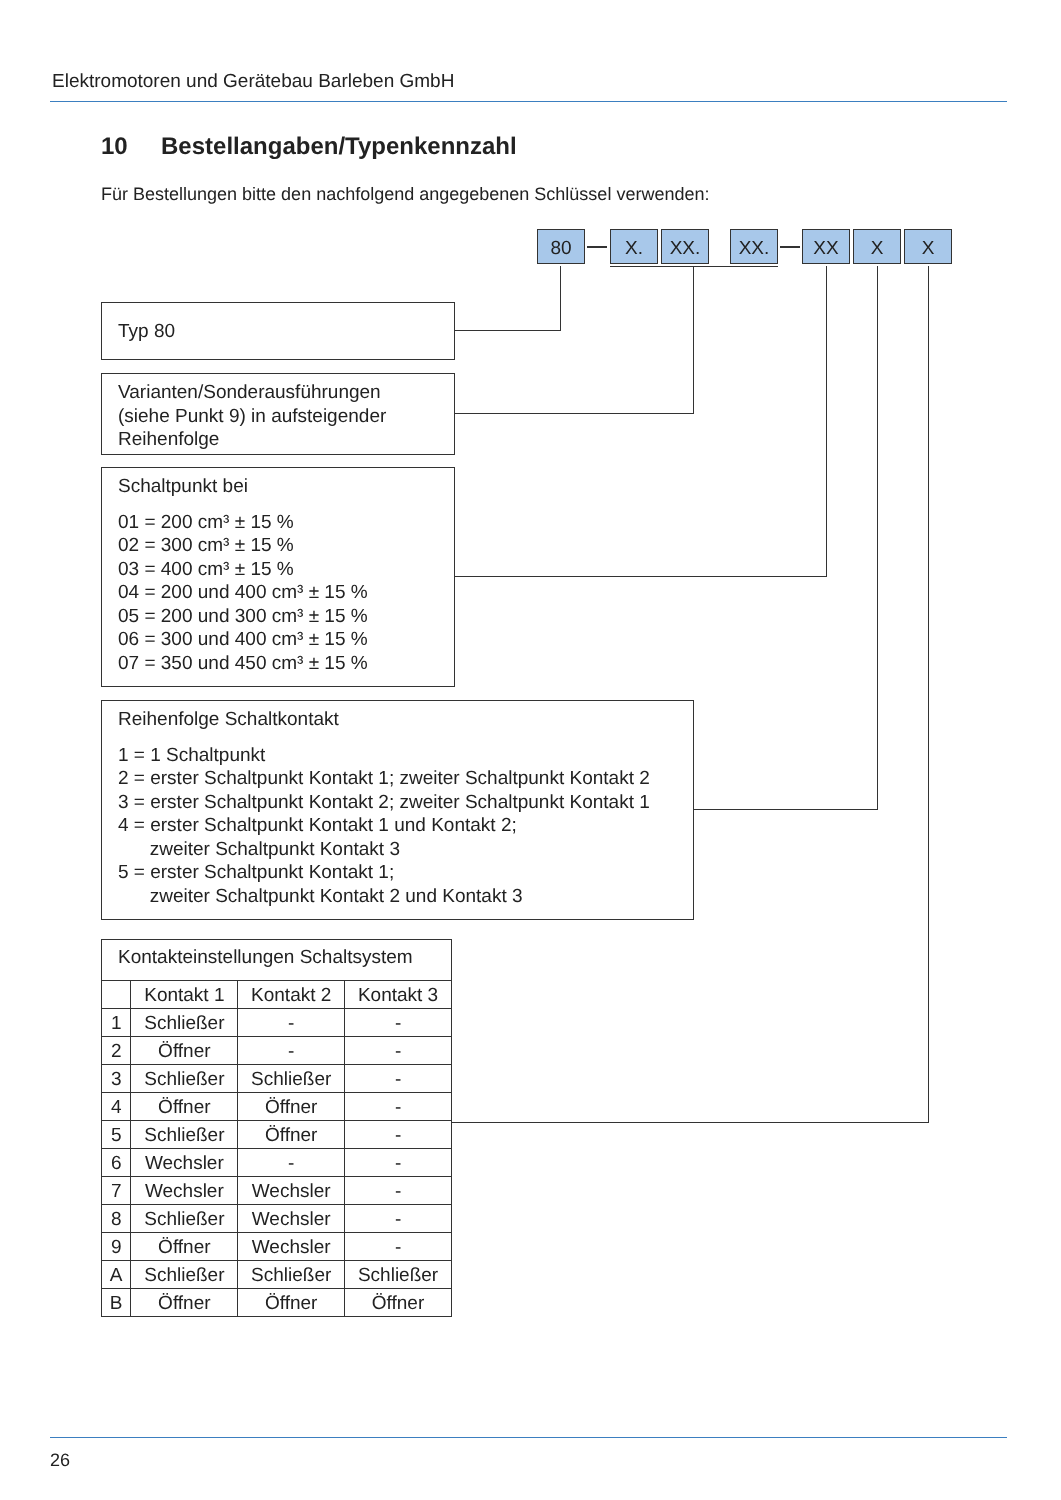Elektromotoren und Gerätebau Barleben GmbH
10 Bestellangaben/Typenkennzahl
Für Bestellungen bitte den nachfolgend angegebenen Schlüssel verwenden:
80 X. XX. XX. XX X X
Typ 80
Varianten/Sonderausführungen
(siehe Punkt 9) in aufsteigender
Reihenfolge
Schaltpunkt bei
01 = 200 cm³ ± 15 %
02 = 300 cm³ ± 15 %
03 = 400 cm³ ± 15 %
04 = 200 und 400 cm³ ± 15 %
05 = 200 und 300 cm³ ± 15 %
06 = 300 und 400 cm³ ± 15 %
07 = 350 und 450 cm³ ± 15 %
Reihenfolge Schaltkontakt
1 = 1 Schaltpunkt
2 = erster Schaltpunkt Kontakt 1; zweiter Schaltpunkt Kontakt 2
3 = erster Schaltpunkt Kontakt 2; zweiter Schaltpunkt Kontakt 1
4 = erster Schaltpunkt Kontakt 1 und Kontakt 2;
zweiter Schaltpunkt Kontakt 3
5 = erster Schaltpunkt Kontakt 1;
zweiter Schaltpunkt Kontakt 2 und Kontakt 3
| Kontakteinstellungen Schaltsystem | | | |
| | Kontakt 1 | Kontakt 2 | Kontakt 3 |
| 1 | Schließer | - | - |
| 2 | Öffner | - | - |
| 3 | Schließer | Schließer | - |
| 4 | Öffner | Öffner | - |
| 5 | Schließer | Öffner | - |
| 6 | Wechsler | - | - |
| 7 | Wechsler | Wechsler | - |
| 8 | Schließer | Wechsler | - |
| 9 | Öffner | Wechsler | - |
| A | Schließer | Schließer | Schließer |
| B | Öffner | Öffner | Öffner |
26